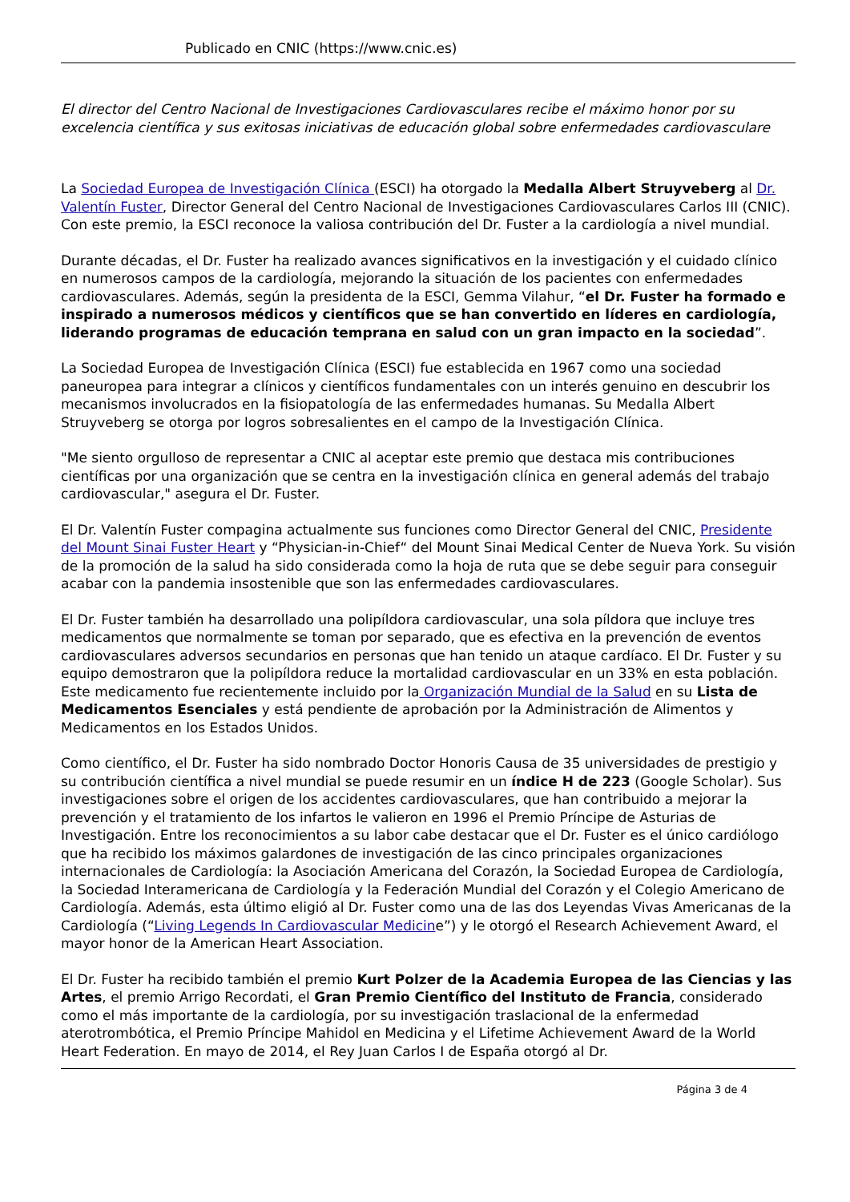Publicado en CNIC (https://www.cnic.es)
El director del Centro Nacional de Investigaciones Cardiovasculares recibe el máximo honor por su excelencia científica y sus exitosas iniciativas de educación global sobre enfermedades cardiovasculare
La Sociedad Europea de Investigación Clínica (ESCI) ha otorgado la Medalla Albert Struyveberg al Dr. Valentín Fuster, Director General del Centro Nacional de Investigaciones Cardiovasculares Carlos III (CNIC). Con este premio, la ESCI reconoce la valiosa contribución del Dr. Fuster a la cardiología a nivel mundial.
Durante décadas, el Dr. Fuster ha realizado avances significativos en la investigación y el cuidado clínico en numerosos campos de la cardiología, mejorando la situación de los pacientes con enfermedades cardiovasculares. Además, según la presidenta de la ESCI, Gemma Vilahur, “el Dr. Fuster ha formado e inspirado a numerosos médicos y científicos que se han convertido en líderes en cardiología, liderando programas de educación temprana en salud con un gran impacto en la sociedad”.
La Sociedad Europea de Investigación Clínica (ESCI) fue establecida en 1967 como una sociedad paneuropea para integrar a clínicos y científicos fundamentales con un interés genuino en descubrir los mecanismos involucrados en la fisiopatología de las enfermedades humanas. Su Medalla Albert Struyveberg se otorga por logros sobresalientes en el campo de la Investigación Clínica.
"Me siento orgulloso de representar a CNIC al aceptar este premio que destaca mis contribuciones científicas por una organización que se centra en la investigación clínica en general además del trabajo cardiovascular," asegura el Dr. Fuster.
El Dr. Valentín Fuster compagina actualmente sus funciones como Director General del CNIC, Presidente del Mount Sinai Fuster Heart y “Physician-in-Chief“ del Mount Sinai Medical Center de Nueva York. Su visión de la promoción de la salud ha sido considerada como la hoja de ruta que se debe seguir para conseguir acabar con la pandemia insostenible que son las enfermedades cardiovasculares.
El Dr. Fuster también ha desarrollado una polipíldora cardiovascular, una sola píldora que incluye tres medicamentos que normalmente se toman por separado, que es efectiva en la prevención de eventos cardiovasculares adversos secundarios en personas que han tenido un ataque cardíaco. El Dr. Fuster y su equipo demostraron que la polipíldora reduce la mortalidad cardiovascular en un 33% en esta población. Este medicamento fue recientemente incluido por la Organización Mundial de la Salud en su Lista de Medicamentos Esenciales y está pendiente de aprobación por la Administración de Alimentos y Medicamentos en los Estados Unidos.
Como científico, el Dr. Fuster ha sido nombrado Doctor Honoris Causa de 35 universidades de prestigio y su contribución científica a nivel mundial se puede resumir en un índice H de 223 (Google Scholar). Sus investigaciones sobre el origen de los accidentes cardiovasculares, que han contribuido a mejorar la prevención y el tratamiento de los infartos le valieron en 1996 el Premio Príncipe de Asturias de Investigación. Entre los reconocimientos a su labor cabe destacar que el Dr. Fuster es el único cardiólogo que ha recibido los máximos galardones de investigación de las cinco principales organizaciones internacionales de Cardiología: la Asociación Americana del Corazón, la Sociedad Europea de Cardiología, la Sociedad Interamericana de Cardiología y la Federación Mundial del Corazón y el Colegio Americano de Cardiología. Además, esta último eligió al Dr. Fuster como una de las dos Leyendas Vivas Americanas de la Cardiología (“Living Legends In Cardiovascular Medicine”) y le otorgó el Research Achievement Award, el mayor honor de la American Heart Association.
El Dr. Fuster ha recibido también el premio Kurt Polzer de la Academia Europea de las Ciencias y las Artes, el premio Arrigo Recordati, el Gran Premio Científico del Instituto de Francia, considerado como el más importante de la cardiología, por su investigación traslacional de la enfermedad aterotrombótica, el Premio Príncipe Mahidol en Medicina y el Lifetime Achievement Award de la World Heart Federation. En mayo de 2014, el Rey Juan Carlos I de España otorgó al Dr.
Página 3 de 4